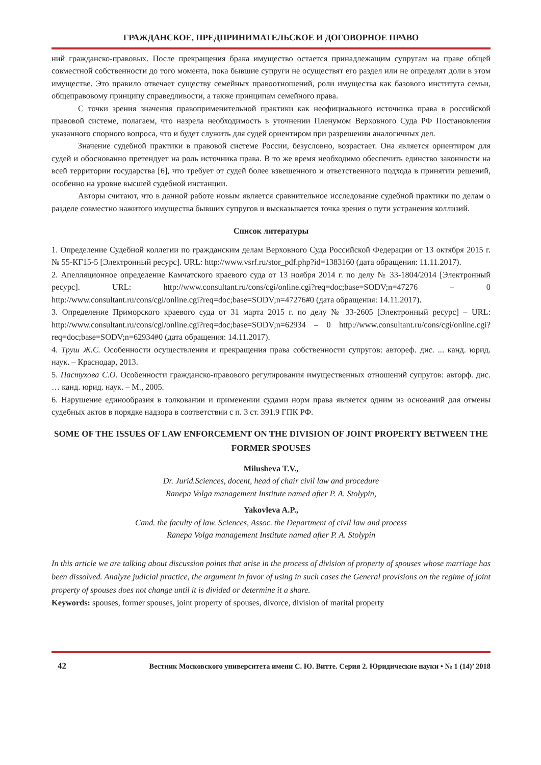ГРАЖДАНСКОЕ, ПРЕДПРИНИМАТЕЛЬСКОЕ И ДОГОВОРНОЕ ПРАВО
ний гражданско-правовых. После прекращения брака имущество остается принадлежащим супругам на праве общей совместной собственности до того момента, пока бывшие супруги не осуществят его раздел или не определят доли в этом имуществе. Это правило отвечает существу семейных правоотношений, роли имущества как базового института семьи, общеправовому принципу справедливости, а также принципам семейного права.
С точки зрения значения правоприменительной практики как неофициального источника права в российской правовой системе, полагаем, что назрела необходимость в уточнении Пленумом Верховного Суда РФ Постановления указанного спорного вопроса, что и будет служить для судей ориентиром при разрешении аналогичных дел.
Значение судебной практики в правовой системе России, безусловно, возрастает. Она является ориентиром для судей и обоснованно претендует на роль источника права. В то же время необходимо обеспечить единство законности на всей территории государства [6], что требует от судей более взвешенного и ответственного подхода в принятии решений, особенно на уровне высшей судебной инстанции.
Авторы считают, что в данной работе новым является сравнительное исследование судебной практики по делам о разделе совместно нажитого имущества бывших супругов и высказывается точка зрения о пути устранения коллизий.
Список литературы
1. Определение Судебной коллегии по гражданским делам Верховного Суда Российской Федерации от 13 октября 2015 г. № 55-КГ15-5 [Электронный ресурс]. URL: http://www.vsrf.ru/stor_pdf.php?id=1383160 (дата обращения: 11.11.2017).
2. Апелляционное определение Камчатского краевого суда от 13 ноября 2014 г. по делу № 33-1804/2014 [Электронный ресурс]. URL: http://www.consultant.ru/cons/cgi/online.cgi?req=doc;base=SODV;n=47276 – 0 http://www.consultant.ru/cons/cgi/online.cgi?req=doc;base=SODV;n=47276#0 (дата обращения: 14.11.2017).
3. Определение Приморского краевого суда от 31 марта 2015 г. по делу № 33-2605 [Электронный ресурс] – URL: http://www.consultant.ru/cons/cgi/online.cgi?req=doc;base=SODV;n=62934 – 0 http://www.consultant.ru/cons/cgi/online.cgi?req=doc;base=SODV;n=62934#0 (дата обращения: 14.11.2017).
4. Труш Ж.С. Особенности осуществления и прекращения права собственности супругов: автореф. дис. ... канд. юрид. наук. – Краснодар, 2013.
5. Пастухова С.О. Особенности гражданско-правового регулирования имущественных отношений супругов: авторф. дис. … канд. юрид. наук. – М., 2005.
6. Нарушение единообразия в толковании и применении судами норм права является одним из оснований для отмены судебных актов в порядке надзора в соответствии с п. 3 ст. 391.9 ГПК РФ.
SOME OF THE ISSUES OF LAW ENFORCEMENT ON THE DIVISION OF JOINT PROPERTY BETWEEN THE FORMER SPOUSES
Milusheva T.V.,
Dr. Jurid.Sciences, docent, head of chair civil law and procedure
Ranepa Volga management Institute named after P. A. Stolypin,
Yakovleva A.P.,
Cand. the faculty of law. Sciences, Assoc. the Department of civil law and process
Ranepa Volga management Institute named after P. A. Stolypin
In this article we are talking about discussion points that arise in the process of division of property of spouses whose marriage has been dissolved. Analyze judicial practice, the argument in favor of using in such cases the General provisions on the regime of joint property of spouses does not change until it is divided or determine it a share.
Keywords: spouses, former spouses, joint property of spouses, divorce, division of marital property
42 Вестник Московского университета имени С. Ю. Витте. Серия 2. Юридические науки • № 1 (14)’ 2018